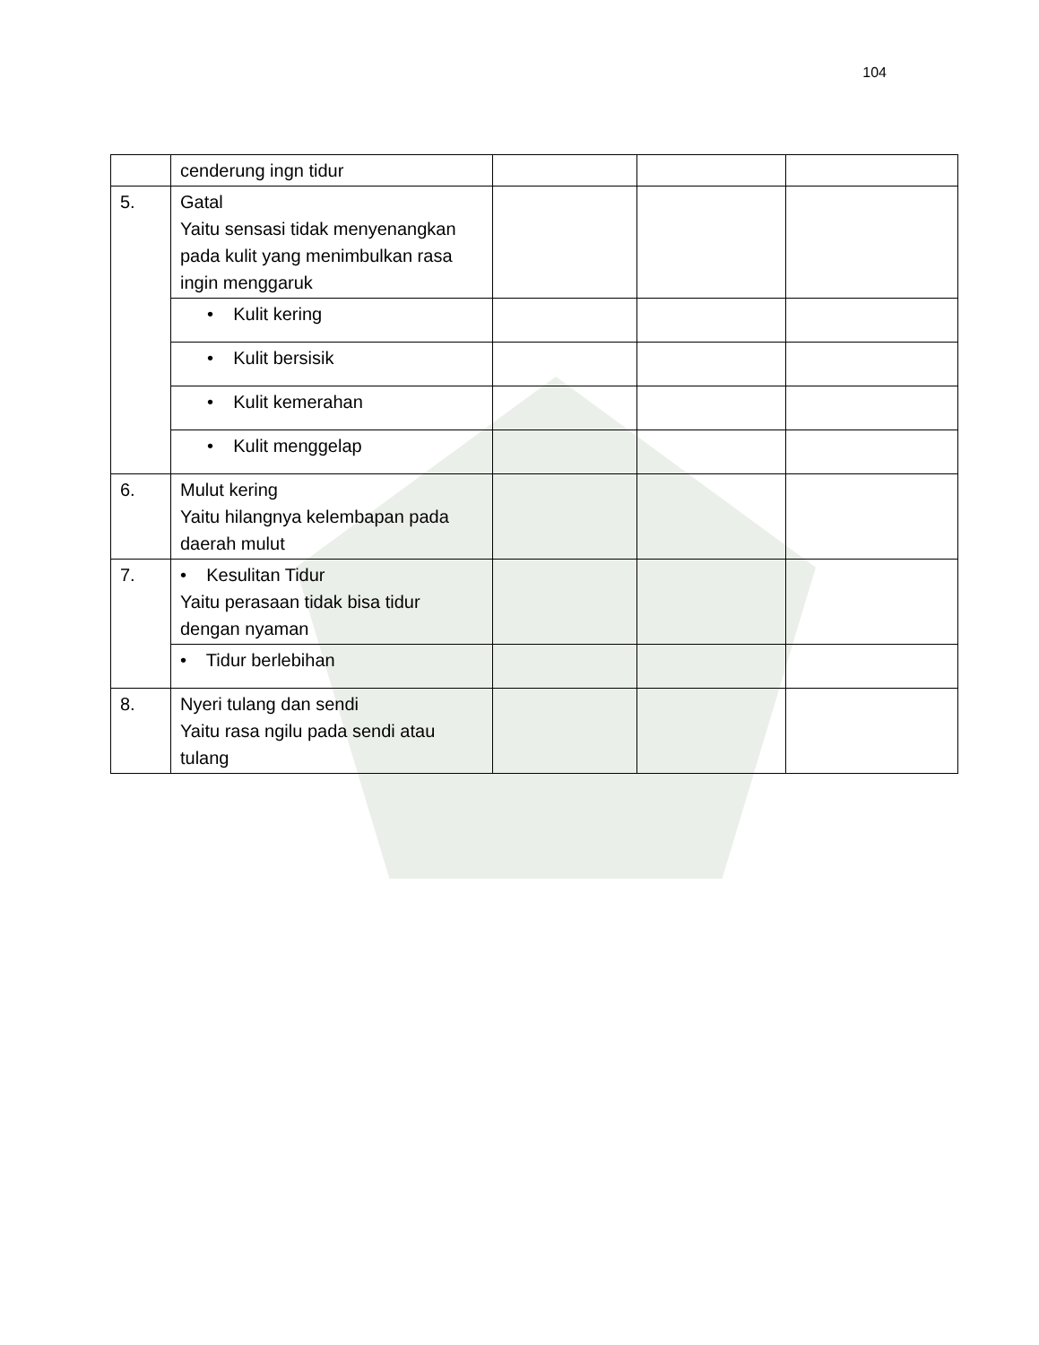104
| | cenderung ingn tidur | | | |
| 5. | Gatal Yaitu sensasi tidak menyenangkan pada kulit yang menimbulkan rasa ingin menggaruk | | | |
| | • Kulit kering | | | |
| | • Kulit bersisik | | | |
| | • Kulit kemerahan | | | |
| | • Kulit menggelap | | | |
| 6. | Mulut kering Yaitu hilangnya kelembapan pada daerah mulut | | | |
| 7. | • Kesulitan Tidur Yaitu perasaan tidak bisa tidur dengan nyaman | | | |
| | • Tidur berlebihan | | | |
| 8. | Nyeri tulang dan sendi Yaitu rasa ngilu pada sendi atau tulang | | | |